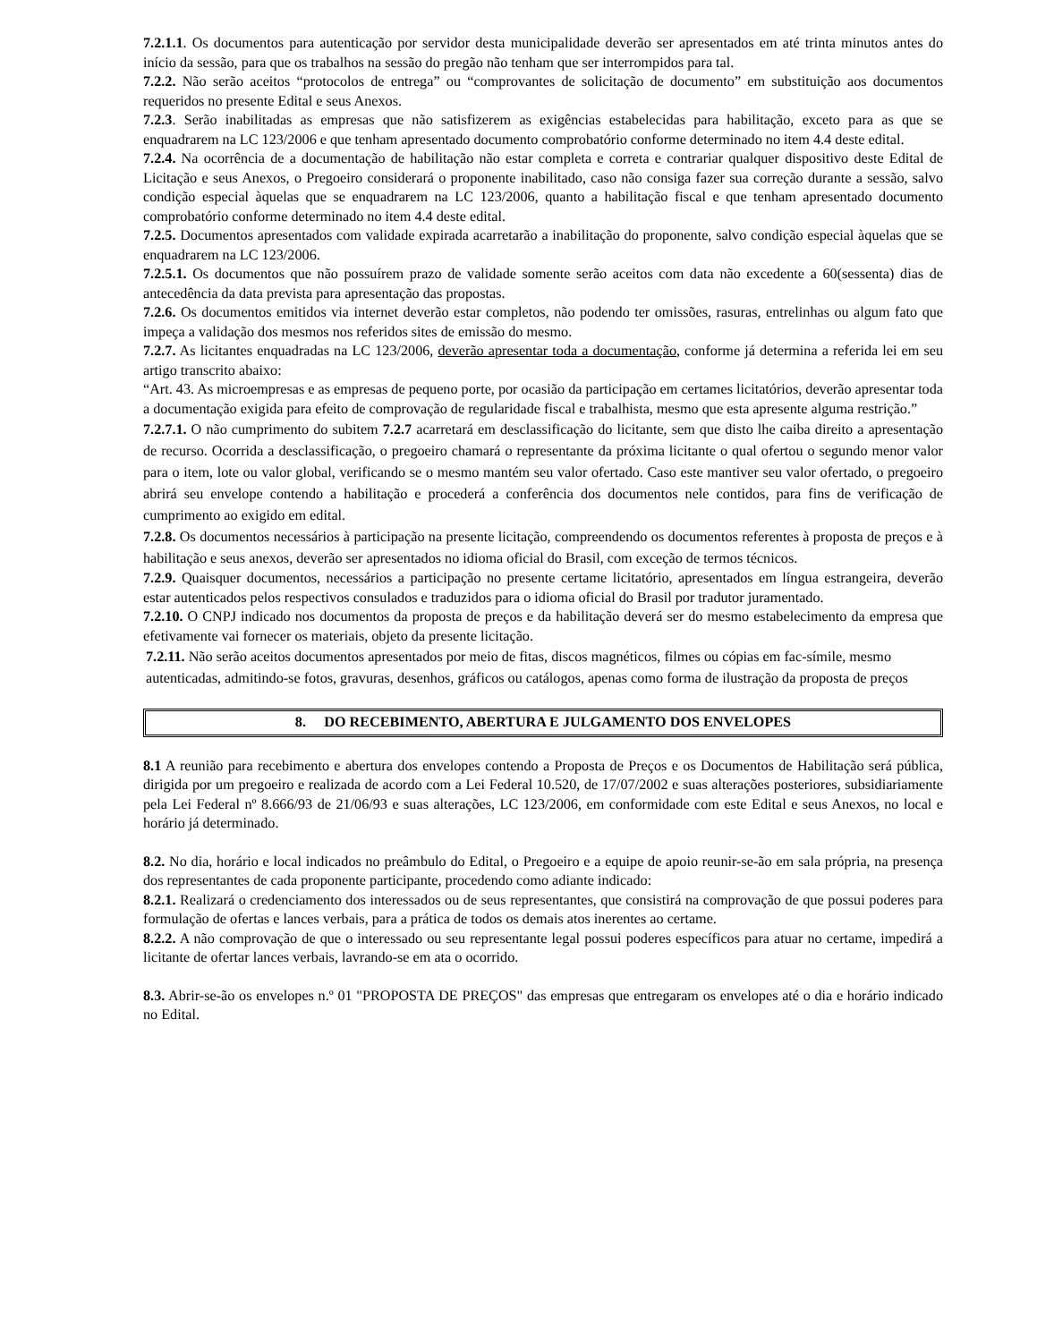7.2.1.1. Os documentos para autenticação por servidor desta municipalidade deverão ser apresentados em até trinta minutos antes do início da sessão, para que os trabalhos na sessão do pregão não tenham que ser interrompidos para tal.
7.2.2. Não serão aceitos “protocolos de entrega” ou “comprovantes de solicitação de documento” em substituição aos documentos requeridos no presente Edital e seus Anexos.
7.2.3. Serão inabilitadas as empresas que não satisfizerem as exigências estabelecidas para habilitação, exceto para as que se enquadrarem na LC 123/2006 e que tenham apresentado documento comprobatório conforme determinado no item 4.4 deste edital.
7.2.4. Na ocorrência de a documentação de habilitação não estar completa e correta e contrariar qualquer dispositivo deste Edital de Licitação e seus Anexos, o Pregoeiro considerará o proponente inabilitado, caso não consiga fazer sua correção durante a sessão, salvo condição especial àquelas que se enquadrarem na LC 123/2006, quanto a habilitação fiscal e que tenham apresentado documento comprobatório conforme determinado no item 4.4 deste edital.
7.2.5. Documentos apresentados com validade expirada acarretarão a inabilitação do proponente, salvo condição especial àquelas que se enquadrarem na LC 123/2006.
7.2.5.1. Os documentos que não possuírem prazo de validade somente serão aceitos com data não excedente a 60(sessenta) dias de antecedência da data prevista para apresentação das propostas.
7.2.6. Os documentos emitidos via internet deverão estar completos, não podendo ter omissões, rasuras, entrelinhas ou algum fato que impeça a validação dos mesmos nos referidos sites de emissão do mesmo.
7.2.7. As licitantes enquadradas na LC 123/2006, deverão apresentar toda a documentação, conforme já determina a referida lei em seu artigo transcrito abaixo:
“Art. 43. As microempresas e as empresas de pequeno porte, por ocasião da participação em certames licitatórios, deverão apresentar toda a documentação exigida para efeito de comprovação de regularidade fiscal e trabalhista, mesmo que esta apresente alguma restrição.”
7.2.7.1. O não cumprimento do subitem 7.2.7 acarretará em desclassificação do licitante, sem que disto lhe caiba direito a apresentação de recurso. Ocorrida a desclassificação, o pregoeiro chamará o representante da próxima licitante o qual ofertou o segundo menor valor para o item, lote ou valor global, verificando se o mesmo mantém seu valor ofertado. Caso este mantiver seu valor ofertado, o pregoeiro abrirá seu envelope contendo a habilitação e procederá a conferência dos documentos nele contidos, para fins de verificação de cumprimento ao exigido em edital.
7.2.8. Os documentos necessários à participação na presente licitação, compreendendo os documentos referentes à proposta de preços e à habilitação e seus anexos, deverão ser apresentados no idioma oficial do Brasil, com exceção de termos técnicos.
7.2.9. Quaisquer documentos, necessários a participação no presente certame licitatório, apresentados em língua estrangeira, deverão estar autenticados pelos respectivos consulados e traduzidos para o idioma oficial do Brasil por tradutor juramentado.
7.2.10. O CNPJ indicado nos documentos da proposta de preços e da habilitação deverá ser do mesmo estabelecimento da empresa que efetivamente vai fornecer os materiais, objeto da presente licitação.
7.2.11. Não serão aceitos documentos apresentados por meio de fitas, discos magnéticos, filmes ou cópias em fac-símile, mesmo autenticadas, admitindo-se fotos, gravuras, desenhos, gráficos ou catálogos, apenas como forma de ilustração da proposta de preços
8. DO RECEBIMENTO, ABERTURA E JULGAMENTO DOS ENVELOPES
8.1 A reunião para recebimento e abertura dos envelopes contendo a Proposta de Preços e os Documentos de Habilitação será pública, dirigida por um pregoeiro e realizada de acordo com a Lei Federal 10.520, de 17/07/2002 e suas alterações posteriores, subsidiariamente pela Lei Federal nº 8.666/93 de 21/06/93 e suas alterações, LC 123/2006, em conformidade com este Edital e seus Anexos, no local e horário já determinado.
8.2. No dia, horário e local indicados no preâmbulo do Edital, o Pregoeiro e a equipe de apoio reunir-se-ão em sala própria, na presença dos representantes de cada proponente participante, procedendo como adiante indicado:
8.2.1. Realizará o credenciamento dos interessados ou de seus representantes, que consistirá na comprovação de que possui poderes para formulação de ofertas e lances verbais, para a prática de todos os demais atos inerentes ao certame.
8.2.2. A não comprovação de que o interessado ou seu representante legal possui poderes específicos para atuar no certame, impedirá a licitante de ofertar lances verbais, lavrando-se em ata o ocorrido.
8.3. Abrir-se-ão os envelopes n.º 01 "PROPOSTA DE PREÇOS" das empresas que entregaram os envelopes até o dia e horário indicado no Edital.